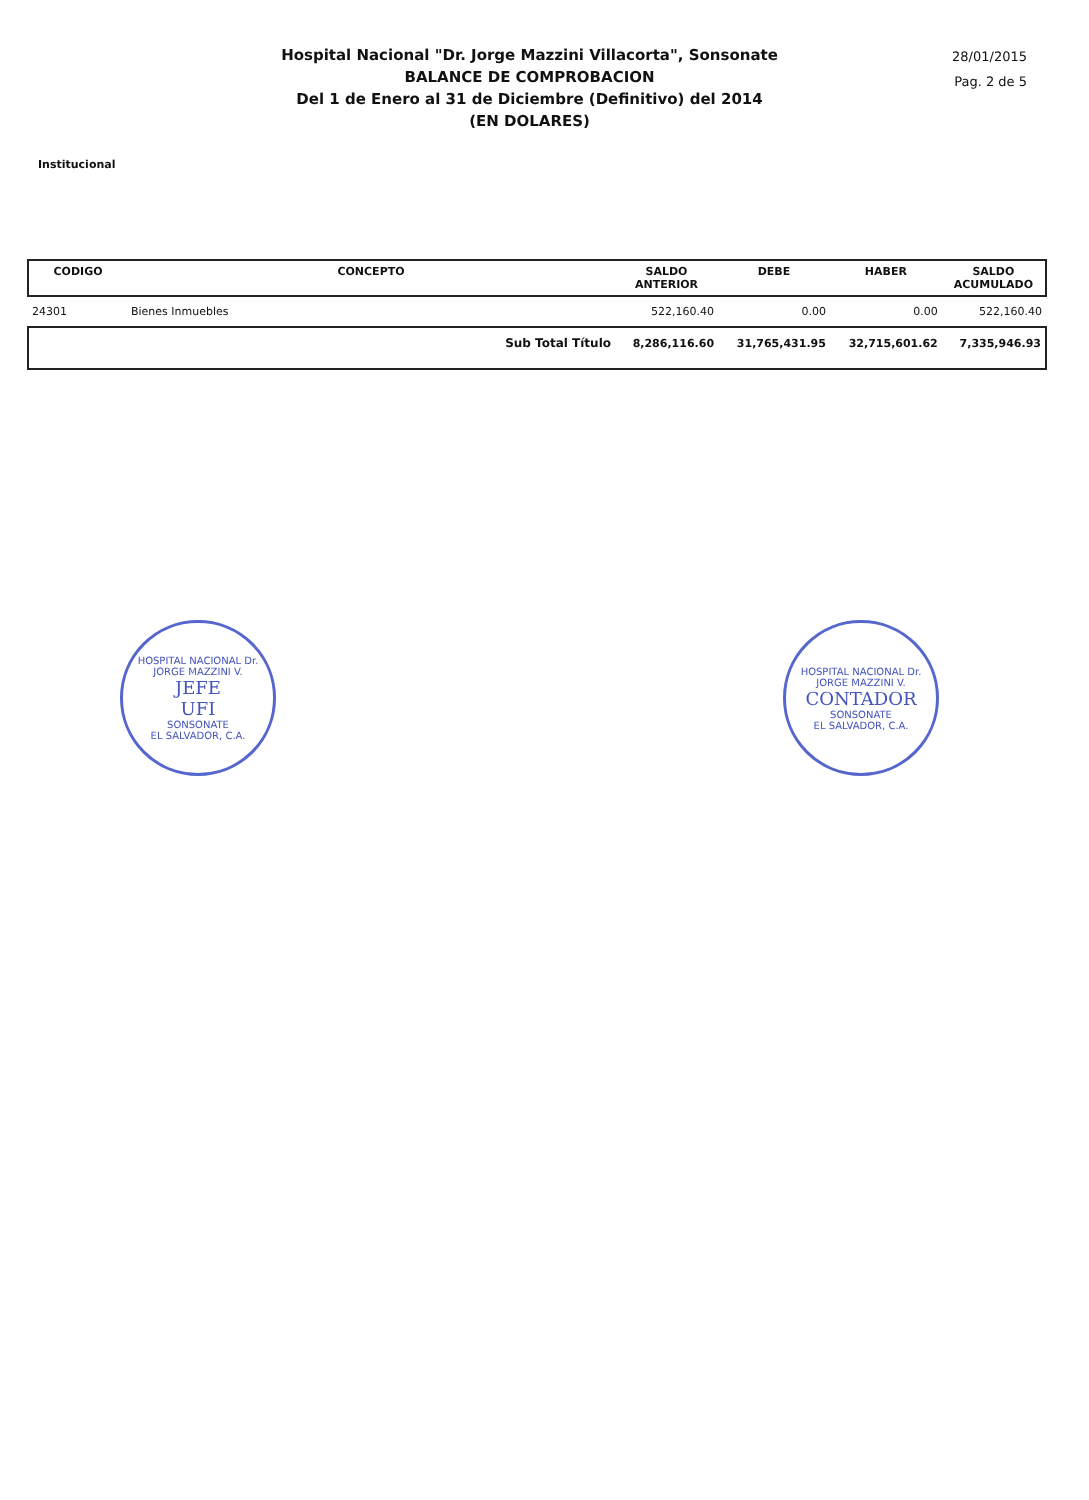Hospital Nacional "Dr. Jorge Mazzini Villacorta", Sonsonate
BALANCE DE COMPROBACION
Del 1 de Enero al 31 de Diciembre (Definitivo) del 2014
(EN DOLARES)
28/01/2015
Pag. 2 de 5
Institucional
| CODIGO | CONCEPTO | SALDO ANTERIOR | DEBE | HABER | SALDO ACUMULADO |
| --- | --- | --- | --- | --- | --- |
| 24301 | Bienes Inmuebles | 522,160.40 | 0.00 | 0.00 | 522,160.40 |
| | Sub Total Título | 8,286,116.60 | 31,765,431.95 | 32,715,601.62 | 7,335,946.93 |
HOSPITAL NACIONAL Dr. JORGE MAZZINI V.
JEFE
UFI
SONSONATE
EL SALVADOR, C.A.
HOSPITAL NACIONAL Dr. JORGE MAZZINI V.
CONTADOR
SONSONATE
EL SALVADOR, C.A.